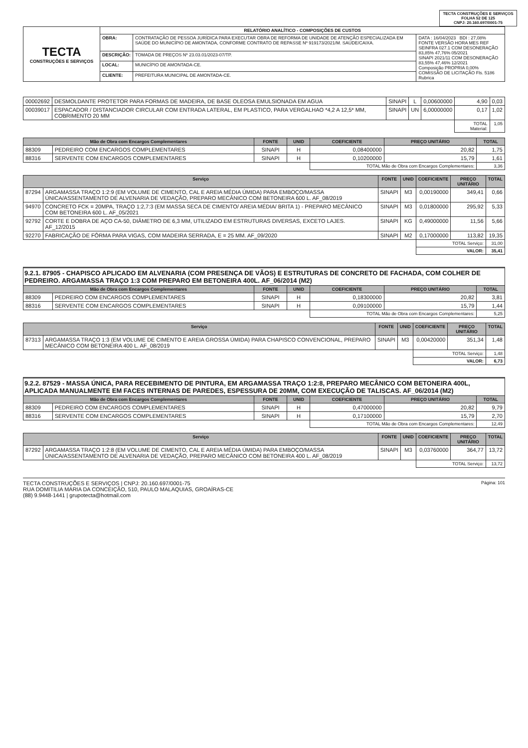TECTA CONSTRUÇÕES E SERVIÇOS
FOLHA 52 DE 125
CNPJ: 20.160.697/0001-75
| TECTA CONSTRUÇÕES E SERVIÇOS | RELATÓRIO ANALÍTICO - COMPOSIÇÕES DE CUSTOS | | |
| | OBRA: | CONTRATAÇÃO DE PESSOA JURÍDICA PARA EXECUTAR OBRA DE REFORMA DE UNIDADE DE ATENÇÃO ESPECIALIZADA EM SAÚDE DO MUNICÍPIO DE AMONTADA, CONFORME CONTRATO DE REPASSE Nº 919173/2021/M. SAÚDE/CAIXA. | DATA : 16/04/2023 BDI : 27,08% FONTE VERSÃO HORA MES REF SEINFRA 027.1 COM DESONERAÇÃO 83,85% 47,76% 05/2021 SINAPI 2021/11 COM DESONERAÇÃO 83,55% 47,46% 12/2021 Composição PROPRIA 0,00% COMISSÃO DE LICITAÇÃO Fls. 5186 Rubrica |
| | DESCRIÇÃO: | TOMADA DE PREÇOS Nº 23.03.01/2023-07/TP. | |
| | LOCAL: | MUNICÍPIO DE AMONTADA-CE. | |
| | CLIENTE: | PREFEITURA MUNICIPAL DE AMONTADA-CE. | |
| 00002692 | DESMOLDANTE PROTETOR PARA FORMAS DE MADEIRA, DE BASE OLEOSA EMULSIONADA EM AGUA | SINAPI | L | 0,00600000 | 4,90 | 0,03 |
| 00039017 | ESPACADOR / DISTANCIADOR CIRCULAR COM ENTRADA LATERAL, EM PLASTICO, PARA VERGALHAO *4,2 A 12,5* MM, COBRIMENTO 20 MM | SINAPI | UN | 6,00000000 | 0,17 | 1,02 |
| | | | | | TOTAL Material: | 1,05 |
| Mão de Obra com Encargos Complementares | | FONTE | UNID | COEFICIENTE | PREÇO UNITÁRIO | TOTAL |
| --- | --- | --- | --- | --- | --- | --- |
| 88309 | PEDREIRO COM ENCARGOS COMPLEMENTARES | SINAPI | H | 0,08400000 | 20,82 | 1,75 |
| 88316 | SERVENTE COM ENCARGOS COMPLEMENTARES | SINAPI | H | 0,10200000 | 15,79 | 1,61 |
| | | | | TOTAL Mão de Obra com Encargos Complementares: | | 3,36 |
| Serviço | | FONTE | UNID | COEFICIENTE | PREÇO UNITÁRIO | TOTAL |
| --- | --- | --- | --- | --- | --- | --- |
| 87294 | ARGAMASSA TRAÇO 1:2:9 (EM VOLUME DE CIMENTO, CAL E AREIA MÉDIA ÚMIDA) PARA EMBOÇO/MASSA ÚNICA/ASSENTAMENTO DE ALVENARIA DE VEDAÇÃO, PREPARO MECÂNICO COM BETONEIRA 600 L. AF_08/2019 | SINAPI | M3 | 0,00190000 | 349,41 | 0,66 |
| 94970 | CONCRETO FCK = 20MPA, TRAÇO 1:2,7:3 (EM MASSA SECA DE CIMENTO/ AREIA MÉDIA/ BRITA 1) - PREPARO MECÂNICO COM BETONEIRA 600 L. AF_05/2021 | SINAPI | M3 | 0,01800000 | 295,92 | 5,33 |
| 92792 | CORTE E DOBRA DE AÇO CA-50, DIÂMETRO DE 6,3 MM, UTILIZADO EM ESTRUTURAS DIVERSAS, EXCETO LAJES. AF_12/2015 | SINAPI | KG | 0,49000000 | 11,56 | 5,66 |
| 92270 | FABRICAÇÃO DE FÔRMA PARA VIGAS, COM MADEIRA SERRADA, E = 25 MM. AF_09/2020 | SINAPI | M2 | 0,17000000 | 113,82 | 19,35 |
| | | | | TOTAL Serviço: | | 31,00 |
| | | | | VALOR: | | 35,41 |
9.2.1. 87905 - CHAPISCO APLICADO EM ALVENARIA (COM PRESENÇA DE VÃOS) E ESTRUTURAS DE CONCRETO DE FACHADA, COM COLHER DE PEDREIRO. ARGAMASSA TRAÇO 1:3 COM PREPARO EM BETONEIRA 400L. AF_06/2014 (M2)
| Mão de Obra com Encargos Complementares | | FONTE | UNID | COEFICIENTE | PREÇO UNITÁRIO | TOTAL |
| --- | --- | --- | --- | --- | --- | --- |
| 88309 | PEDREIRO COM ENCARGOS COMPLEMENTARES | SINAPI | H | 0,18300000 | 20,82 | 3,81 |
| 88316 | SERVENTE COM ENCARGOS COMPLEMENTARES | SINAPI | H | 0,09100000 | 15,79 | 1,44 |
| | | | | TOTAL Mão de Obra com Encargos Complementares: | | 5,25 |
| Serviço | | FONTE | UNID | COEFICIENTE | PREÇO UNITÁRIO | TOTAL |
| --- | --- | --- | --- | --- | --- | --- |
| 87313 | ARGAMASSA TRAÇO 1:3 (EM VOLUME DE CIMENTO E AREIA GROSSA ÚMIDA) PARA CHAPISCO CONVENCIONAL, PREPARO MECÂNICO COM BETONEIRA 400 L. AF_08/2019 | SINAPI | M3 | 0,00420000 | 351,34 | 1,48 |
| | | | | TOTAL Serviço: | | 1,48 |
| | | | | VALOR: | | 6,73 |
9.2.2. 87529 - MASSA ÚNICA, PARA RECEBIMENTO DE PINTURA, EM ARGAMASSA TRAÇO 1:2:8, PREPARO MECÂNICO COM BETONEIRA 400L, APLICADA MANUALMENTE EM FACES INTERNAS DE PAREDES, ESPESSURA DE 20MM, COM EXECUÇÃO DE TALISCAS. AF_06/2014 (M2)
| Mão de Obra com Encargos Complementares | | FONTE | UNID | COEFICIENTE | PREÇO UNITÁRIO | TOTAL |
| --- | --- | --- | --- | --- | --- | --- |
| 88309 | PEDREIRO COM ENCARGOS COMPLEMENTARES | SINAPI | H | 0,47000000 | 20,82 | 9,79 |
| 88316 | SERVENTE COM ENCARGOS COMPLEMENTARES | SINAPI | H | 0,17100000 | 15,79 | 2,70 |
| | | | | TOTAL Mão de Obra com Encargos Complementares: | | 12,49 |
| Serviço | | FONTE | UNID | COEFICIENTE | PREÇO UNITÁRIO | TOTAL |
| --- | --- | --- | --- | --- | --- | --- |
| 87292 | ARGAMASSA TRAÇO 1:2:8 (EM VOLUME DE CIMENTO, CAL E AREIA MÉDIA ÚMIDA) PARA EMBOÇO/MASSA ÚNICA/ASSENTAMENTO DE ALVENARIA DE VEDAÇÃO, PREPARO MECÂNICO COM BETONEIRA 400 L. AF_08/2019 | SINAPI | M3 | 0,03760000 | 364,77 | 13,72 |
| | | | | TOTAL Serviço: | | 13,72 |
TECTA CONSTRUÇÕES E SERVIÇOS | CNPJ: 20.160.697/0001-75
RUA DOMITILIA MARIA DA CONCEIÇÃO, 510, PAULO MALAQUIAS, GROAÍRAS-CE
(88) 9.9448-1441 | grupotecta@hotmail.com
Página: 101